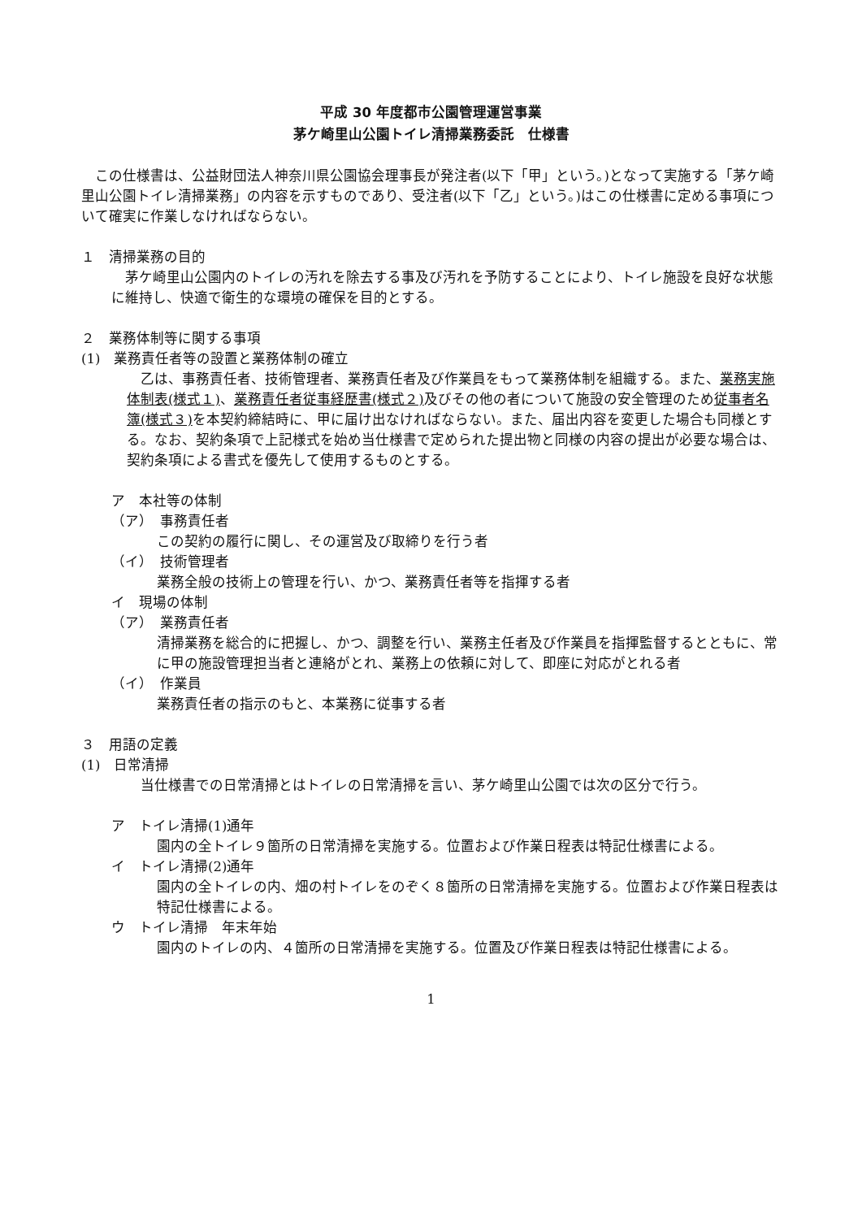平成 30 年度都市公園管理運営事業
茅ケ崎里山公園トイレ清掃業務委託　仕様書
　この仕様書は、公益財団法人神奈川県公園協会理事長が発注者(以下「甲」という。)となって実施する「茅ケ崎里山公園トイレ清掃業務」の内容を示すものであり、受注者(以下「乙」という。)はこの仕様書に定める事項について確実に作業しなければならない。
１　清掃業務の目的
　茅ケ崎里山公園内のトイレの汚れを除去する事及び汚れを予防することにより、トイレ施設を良好な状態に維持し、快適で衛生的な環境の確保を目的とする。
２　業務体制等に関する事項
(1)　業務責任者等の設置と業務体制の確立
　乙は、事務責任者、技術管理者、業務責任者及び作業員をもって業務体制を組織する。また、業務実施体制表(様式１)、業務責任者従事経歴書(様式２) 及びその他の者について施設の安全管理のため従事者名簿(様式３) を本契約締結時に、甲に届け出なければならない。また、届出内容を変更した場合も同様とする。なお、契約条項で上記様式を始め当仕様書で定められた提出物と同様の内容の提出が必要な場合は、契約条項による書式を優先して使用するものとする。
ア　本社等の体制
（ア）　事務責任者
この契約の履行に関し、その運営及び取締りを行う者
（イ）　技術管理者
業務全般の技術上の管理を行い、かつ、業務責任者等を指揮する者
イ　現場の体制
（ア）　業務責任者
清掃業務を総合的に把握し、かつ、調整を行い、業務主任者及び作業員を指揮監督するとともに、常に甲の施設管理担当者と連絡がとれ、業務上の依頼に対して、即座に対応がとれる者
（イ）　作業員
業務責任者の指示のもと、本業務に従事する者
３　用語の定義
(1)　日常清掃
　当仕様書での日常清掃とはトイレの日常清掃を言い、茅ケ崎里山公園では次の区分で行う。
ア　トイレ清掃(1)通年
園内の全トイレ９箇所の日常清掃を実施する。位置および作業日程表は特記仕様書による。
イ　トイレ清掃(2)通年
園内の全トイレの内、畑の村トイレをのぞく８箇所の日常清掃を実施する。位置および作業日程表は特記仕様書による。
ウ　トイレ清掃　年末年始
園内のトイレの内、４箇所の日常清掃を実施する。位置及び作業日程表は特記仕様書による。
1